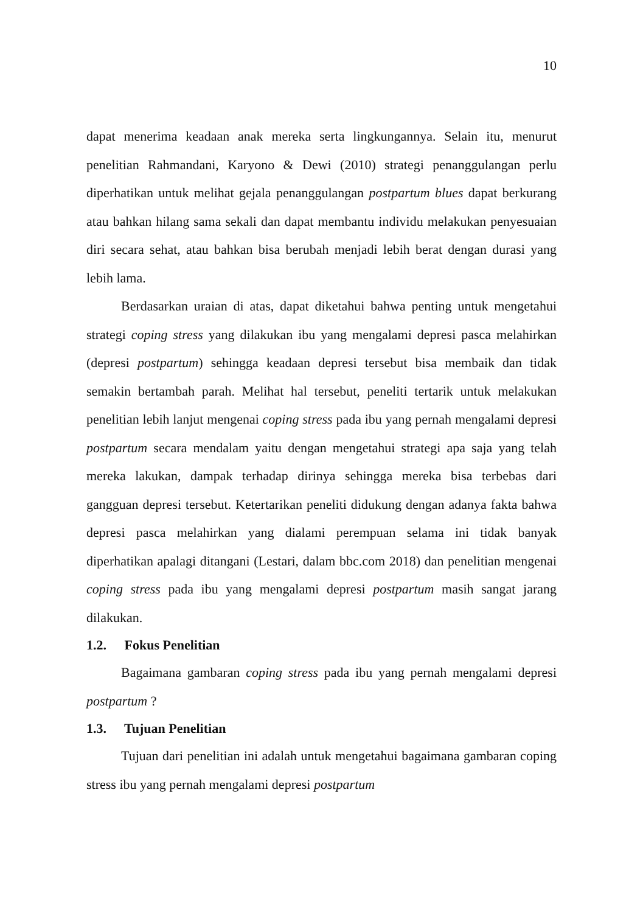10
dapat menerima keadaan anak mereka serta lingkungannya. Selain itu, menurut penelitian Rahmandani, Karyono & Dewi (2010) strategi penanggulangan perlu diperhatikan untuk melihat gejala penanggulangan postpartum blues dapat berkurang atau bahkan hilang sama sekali dan dapat membantu individu melakukan penyesuaian diri secara sehat, atau bahkan bisa berubah menjadi lebih berat dengan durasi yang lebih lama.
Berdasarkan uraian di atas, dapat diketahui bahwa penting untuk mengetahui strategi coping stress yang dilakukan ibu yang mengalami depresi pasca melahirkan (depresi postpartum) sehingga keadaan depresi tersebut bisa membaik dan tidak semakin bertambah parah. Melihat hal tersebut, peneliti tertarik untuk melakukan penelitian lebih lanjut mengenai coping stress pada ibu yang pernah mengalami depresi postpartum secara mendalam yaitu dengan mengetahui strategi apa saja yang telah mereka lakukan, dampak terhadap dirinya sehingga mereka bisa terbebas dari gangguan depresi tersebut. Ketertarikan peneliti didukung dengan adanya fakta bahwa depresi pasca melahirkan yang dialami perempuan selama ini tidak banyak diperhatikan apalagi ditangani (Lestari, dalam bbc.com 2018) dan penelitian mengenai coping stress pada ibu yang mengalami depresi postpartum masih sangat jarang dilakukan.
1.2. Fokus Penelitian
Bagaimana gambaran coping stress pada ibu yang pernah mengalami depresi postpartum ?
1.3. Tujuan Penelitian
Tujuan dari penelitian ini adalah untuk mengetahui bagaimana gambaran coping stress ibu yang pernah mengalami depresi postpartum